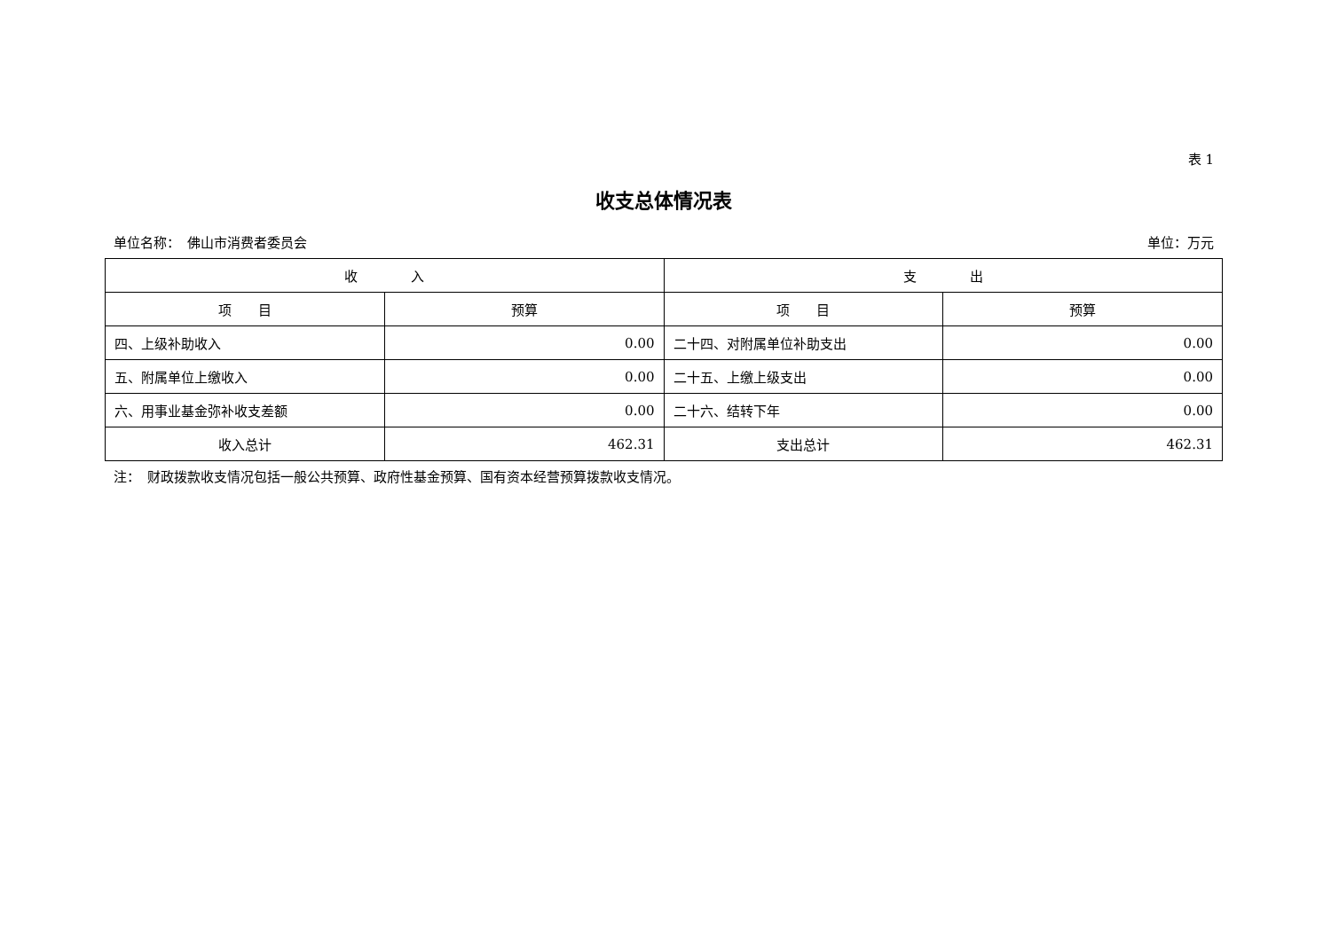表 1
收支总体情况表
单位名称：　佛山市消费者委员会 单位：万元
| 收 入 | | 支 出 | |
| --- | --- | --- | --- |
| 项 目 | 预算 | 项 目 | 预算 |
| 四、上级补助收入 | 0.00 | 二十四、对附属单位补助支出 | 0.00 |
| 五、附属单位上缴收入 | 0.00 | 二十五、上缴上级支出 | 0.00 |
| 六、用事业基金弥补收支差额 | 0.00 | 二十六、结转下年 | 0.00 |
| 收入总计 | 462.31 | 支出总计 | 462.31 |
注：　财政拨款收支情况包括一般公共预算、政府性基金预算、国有资本经营预算拨款收支情况。